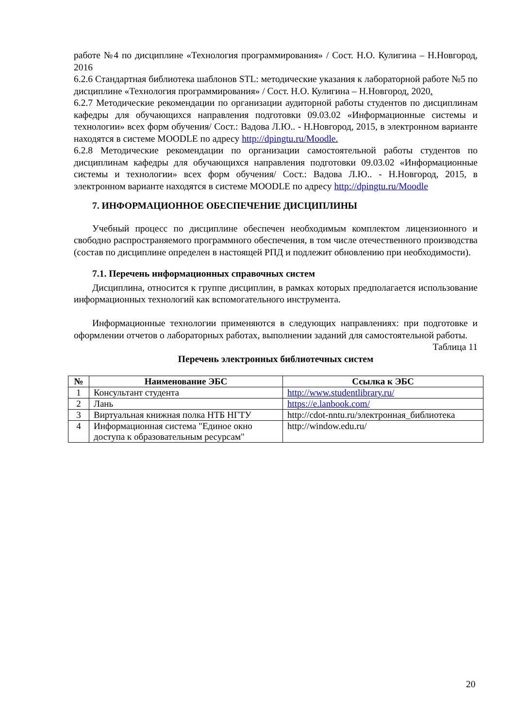работе №4 по дисциплине «Технология программирования» / Сост. Н.О. Кулигина – Н.Новгород, 2016
6.2.6 Стандартная библиотека шаблонов STL: методические указания к лабораторной работе №5 по дисциплине «Технология программирования» / Сост. Н.О. Кулигина – Н.Новгород, 2020.
6.2.7 Методические рекомендации по организации аудиторной работы студентов по дисциплинам кафедры для обучающихся направления подготовки 09.03.02 «Информационные системы и технологии» всех форм обучения/ Сост.: Вадова Л.Ю.. - Н.Новгород, 2015, в электронном варианте находятся в системе MOODLE по адресу http://dpingtu.ru/Moodle.
6.2.8 Методические рекомендации по организации самостоятельной работы студентов по дисциплинам кафедры для обучающихся направления подготовки 09.03.02 «Информационные системы и технологии» всех форм обучения/ Сост.: Вадова Л.Ю.. - Н.Новгород, 2015, в электронном варианте находятся в системе MOODLE по адресу http://dpingtu.ru/Moodle
7. ИНФОРМАЦИОННОЕ ОБЕСПЕЧЕНИЕ ДИСЦИПЛИНЫ
Учебный процесс по дисциплине обеспечен необходимым комплектом лицензионного и свободно распространяемого программного обеспечения, в том числе отечественного производства (состав по дисциплине определен в настоящей РПД и подлежит обновлению при необходимости).
7.1. Перечень информационных справочных систем
Дисциплина, относится к группе дисциплин, в рамках которых предполагается использование информационных технологий как вспомогательного инструмента.
Информационные технологии применяются в следующих направлениях: при подготовке и оформлении отчетов о лабораторных работах, выполнении заданий для самостоятельной работы.
Таблица 11
Перечень электронных библиотечных систем
| № | Наименование ЭБС | Ссылка к ЭБС |
| --- | --- | --- |
| 1 | Консультант студента | http://www.studentlibrary.ru/ |
| 2 | Лань | https://e.lanbook.com/ |
| 3 | Виртуальная книжная полка НТБ НГТУ | http://cdot-nntu.ru/электронная_библиотека |
| 4 | Информационная система "Единое окно доступа к образовательным ресурсам" | http://window.edu.ru/ |
20